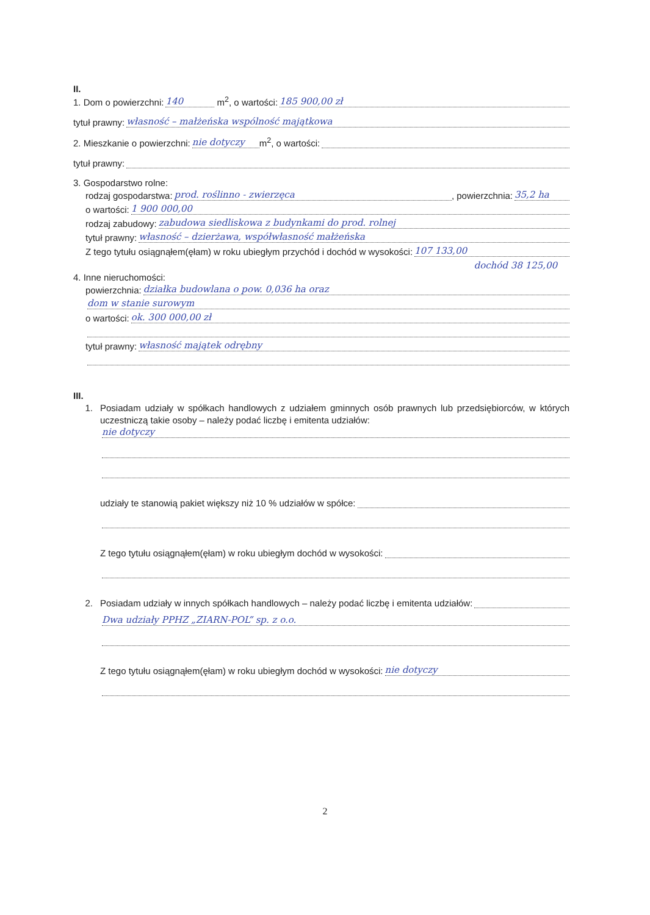II.
1. Dom o powierzchni: 140 m<sup>2</sup>, o wartości: 185 900,00 zł
tytuł prawny: własność – małżeńska wspólność majątkowa
2. Mieszkanie o powierzchni: nie dotyczy m<sup>2</sup>, o wartości:
tytuł prawny:
3. Gospodarstwo rolne:
rodzaj gospodarstwa: prod. roślinno - zwierzęca, powierzchnia: 35,2 ha
o wartości: 1 900 000,00
rodzaj zabudowy: zabudowa siedliskowa z budynkami do prod. rolnej
tytuł prawny: własność – dzierżawa, współwłasność małżeńska
Z tego tytułu osiągnąłem(ęłam) w roku ubiegłym przychód i dochód w wysokości: 107 133,00
dochód 38 125,00
4. Inne nieruchomości:
powierzchnia: działka budowlana o pow. 0,036 ha oraz
dom w stanie surowym
o wartości: ok. 300 000,00 zł
tytuł prawny: własność majątek odrębny
III.
1. Posiadam udziały w spółkach handlowych z udziałem gminnych osób prawnych lub przedsiębiorców, w których uczestniczą takie osoby – należy podać liczbę i emitenta udziałów:
nie dotyczy
udziały te stanowią pakiet większy niż 10 % udziałów w spółce:
Z tego tytułu osiągnąłem(ęłam) w roku ubiegłym dochód w wysokości:
2. Posiadam udziały w innych spółkach handlowych – należy podać liczbę i emitenta udziałów:
Dwa udziały PPHZ „ZIARN-POL” sp. z o.o.
Z tego tytułu osiągnąłem(ęłam) w roku ubiegłym dochód w wysokości: nie dotyczy
2